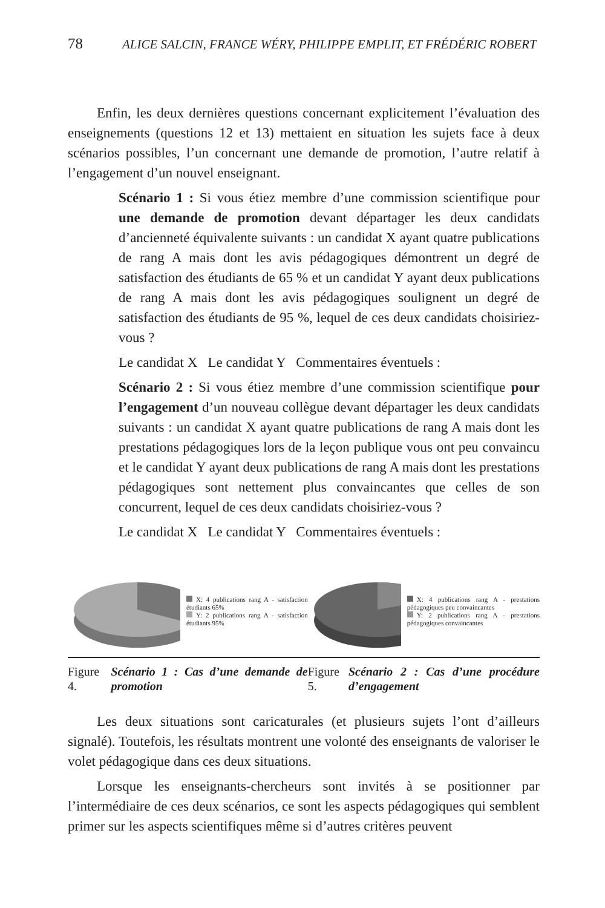78 ALICE SALCIN, FRANCE WÉRY, PHILIPPE EMPLIT, ET FRÉDÉRIC ROBERT
Enfin, les deux dernières questions concernant explicitement l’évaluation des enseignements (questions 12 et 13) mettaient en situation les sujets face à deux scénarios possibles, l’un concernant une demande de promotion, l’autre relatif à l’engagement d’un nouvel enseignant.
Scénario 1 : Si vous étiez membre d’une commission scientifique pour une demande de promotion devant départager les deux candidats d’ancienneté équivalente suivants : un candidat X ayant quatre publications de rang A mais dont les avis pédagogiques démontrent un degré de satisfaction des étudiants de 65 % et un candidat Y ayant deux publications de rang A mais dont les avis pédagogiques soulignent un degré de satisfaction des étudiants de 95 %, lequel de ces deux candidats choisiriez-vous ?
Le candidat X Le candidat Y Commentaires éventuels :
Scénario 2 : Si vous étiez membre d’une commission scientifique pour l’engagement d’un nouveau collègue devant départager les deux candidats suivants : un candidat X ayant quatre publications de rang A mais dont les prestations pédagogiques lors de la leçon publique vous ont peu convaincu et le candidat Y ayant deux publications de rang A mais dont les prestations pédagogiques sont nettement plus convaincantes que celles de son concurrent, lequel de ces deux candidats choisiriez-vous ?
Le candidat X Le candidat Y Commentaires éventuels :
X: 4 publications rang A - satisfaction étudiants 65%
Y: 2 publications rang A - satisfaction étudiants 95%
Figure 4. Scénario 1 : Cas d’une demande de promotion
X: 4 publications rang A - prestations pédagogiques peu convaincantes
Y: 2 publications rang A - prestations pédagogiques convaincantes
Figure 5. Scénario 2 : Cas d’une procédure d’engagement
Les deux situations sont caricaturales (et plusieurs sujets l’ont d’ailleurs signalé). Toutefois, les résultats montrent une volonté des enseignants de valoriser le volet pédagogique dans ces deux situations.
Lorsque les enseignants-chercheurs sont invités à se positionner par l’intermédiaire de ces deux scénarios, ce sont les aspects pédagogiques qui semblent primer sur les aspects scientifiques même si d’autres critères peuvent